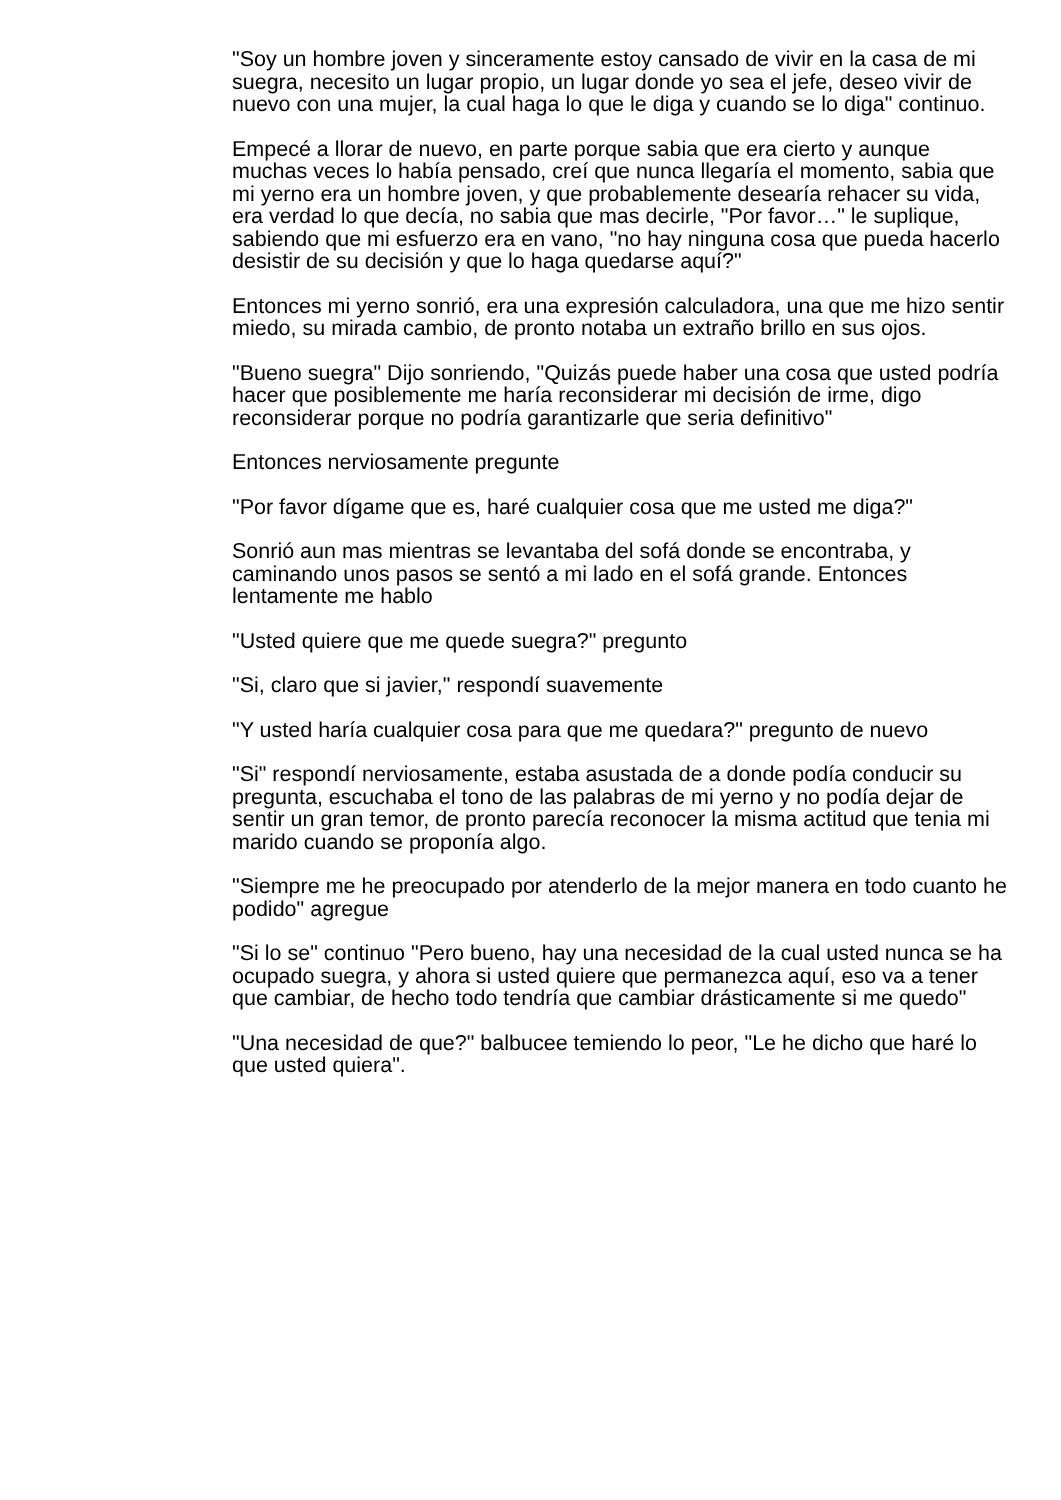"Soy un hombre joven y sinceramente estoy cansado de vivir en la casa de mi suegra, necesito un lugar propio, un lugar donde yo sea el jefe, deseo vivir de nuevo con una mujer, la cual haga lo que le diga y cuando se lo diga" continuo.
Empecé a llorar de nuevo, en parte porque sabia que era cierto y aunque muchas veces lo había pensado, creí que nunca llegaría el momento, sabia que mi yerno era un hombre joven, y que probablemente desearía rehacer su vida, era verdad lo que decía, no sabia que mas decirle, "Por favor…" le suplique, sabiendo que mi esfuerzo era en vano, "no hay ninguna cosa que pueda hacerlo desistir de su decisión y que lo haga quedarse aquí?"
Entonces mi yerno sonrió, era una expresión calculadora, una que me hizo sentir miedo, su mirada cambio, de pronto notaba un extraño brillo en sus ojos.
"Bueno suegra" Dijo sonriendo, "Quizás puede haber una cosa que usted podría hacer que posiblemente me haría reconsiderar mi decisión de irme, digo reconsiderar porque no podría garantizarle que seria definitivo"
Entonces nerviosamente pregunte
"Por favor dígame que es, haré cualquier cosa que me usted me diga?"
Sonrió aun mas mientras se levantaba del sofá donde se encontraba, y caminando unos pasos se sentó a mi lado en el sofá grande. Entonces lentamente me hablo
"Usted quiere que me quede suegra?" pregunto
"Si, claro que si javier," respondí suavemente
"Y usted haría cualquier cosa para que me quedara?" pregunto de nuevo
"Si" respondí nerviosamente, estaba asustada de a donde podía conducir su pregunta, escuchaba el tono de las palabras de mi yerno y no podía dejar de sentir un gran temor, de pronto parecía reconocer la misma actitud que tenia mi marido cuando se proponía algo.
"Siempre me he preocupado por atenderlo de la mejor manera en todo cuanto he podido" agregue
"Si lo se" continuo "Pero bueno, hay una necesidad de la cual usted nunca se ha ocupado suegra, y ahora si usted quiere que permanezca aquí, eso va a tener que cambiar, de hecho todo tendría que cambiar drásticamente si me quedo"
"Una necesidad de que?" balbucee temiendo lo peor, "Le he dicho que haré lo que usted quiera".